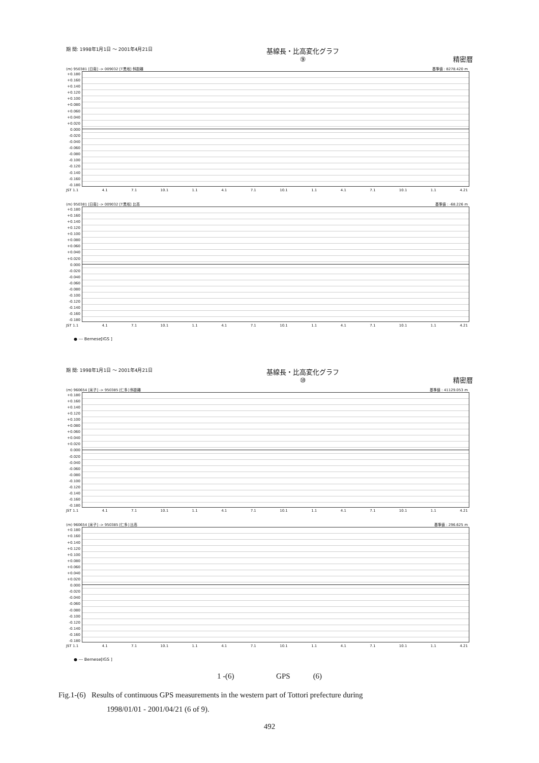期 間: 1998年1月1日 ～ 2001年4月21日 基線長・比高変化グラフ
⑨ 精密暦
(m) 950381 [日南] -> 009032 [T黒坂] 斜距離 基準値 : 8278.420 m
+0.180 +0.160 +0.140 +0.120 +0.100 +0.080 +0.060 +0.040 +0.020 0.000 -0.020 -0.040 -0.060 -0.080 -0.100 -0.120 -0.140 -0.160 -0.180
JST 1.1 4.1 7.1 10.1 1.1 4.1 7.1 10.1 1.1 4.1 7.1 10.1 1.1 4.21
(m) 950381 [日南] -> 009032 [T黒坂] 比高 基準値 : -68.226 m
+0.180 +0.160 +0.140 +0.120 +0.100 +0.080 +0.060 +0.040 +0.020 0.000 -0.020 -0.040 -0.060 -0.080 -0.100 -0.120 -0.140 -0.160 -0.180
JST 1.1 4.1 7.1 10.1 1.1 4.1 7.1 10.1 1.1 4.1 7.1 10.1 1.1 4.21
● --- Bernese[IGS ]
期 間: 1998年1月1日 ～ 2001年4月21日 基線長・比高変化グラフ
⑩ 精密暦
(m) 960654 [米子] -> 950385 [仁多] 斜距離 基準値 : 41129.053 m
+0.180 +0.160 +0.140 +0.120 +0.100 +0.080 +0.060 +0.040 +0.020 0.000 -0.020 -0.040 -0.060 -0.080 -0.100 -0.120 -0.140 -0.160 -0.180
JST 1.1 4.1 7.1 10.1 1.1 4.1 7.1 10.1 1.1 4.1 7.1 10.1 1.1 4.21
(m) 960654 [米子] -> 950385 [仁多] 比高 基準値 : 296.625 m
+0.180 +0.160 +0.140 +0.120 +0.100 +0.080 +0.060 +0.040 +0.020 0.000 -0.020 -0.040 -0.060 -0.080 -0.100 -0.120 -0.140 -0.160 -0.180
JST 1.1 4.1 7.1 10.1 1.1 4.1 7.1 10.1 1.1 4.1 7.1 10.1 1.1 4.21
● --- Bernese[IGS ]
1 -(6) GPS (6)
Fig.1-(6) Results of continuous GPS measurements in the western part of Tottori prefecture during
1998/01/01 - 2001/04/21 (6 of 9).
492